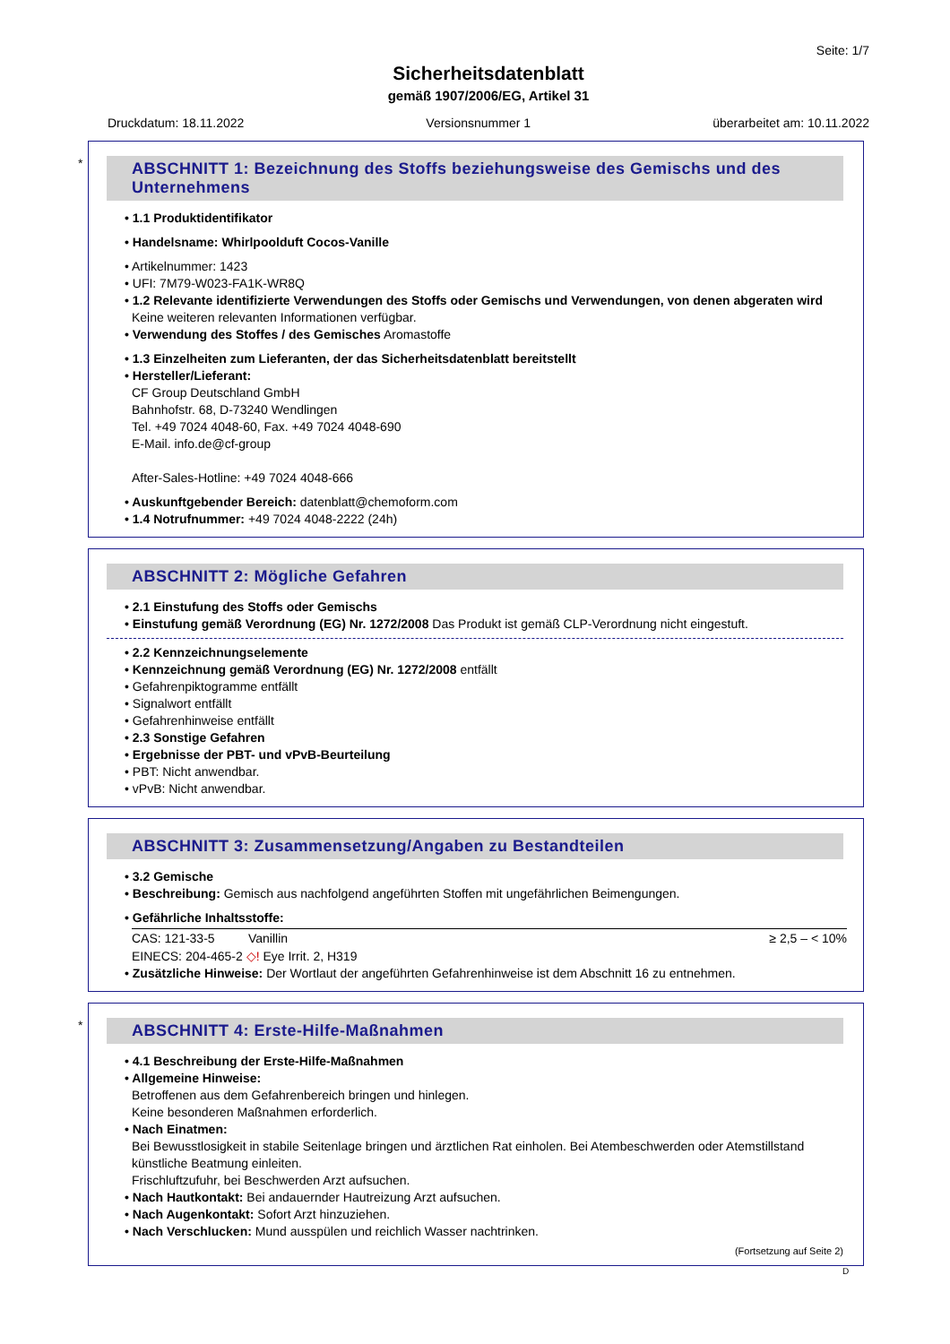Seite: 1/7
Sicherheitsdatenblatt
gemäß 1907/2006/EG, Artikel 31
Druckdatum: 18.11.2022 Versionsnummer 1 überarbeitet am: 10.11.2022
*
ABSCHNITT 1: Bezeichnung des Stoffs beziehungsweise des Gemischs und des Unternehmens
• 1.1 Produktidentifikator
• Handelsname: Whirlpoolduft Cocos-Vanille
• Artikelnummer: 1423
• UFI: 7M79-W023-FA1K-WR8Q
• 1.2 Relevante identifizierte Verwendungen des Stoffs oder Gemischs und Verwendungen, von denen abgeraten wird
Keine weiteren relevanten Informationen verfügbar.
• Verwendung des Stoffes / des Gemisches Aromastoffe
• 1.3 Einzelheiten zum Lieferanten, der das Sicherheitsdatenblatt bereitstellt
• Hersteller/Lieferant:
CF Group Deutschland GmbH
Bahnhofstr. 68, D-73240 Wendlingen
Tel. +49 7024 4048-60, Fax. +49 7024 4048-690
E-Mail. info.de@cf-group
After-Sales-Hotline: +49 7024 4048-666
• Auskunftgebender Bereich: datenblatt@chemoform.com
• 1.4 Notrufnummer: +49 7024 4048-2222 (24h)
ABSCHNITT 2: Mögliche Gefahren
• 2.1 Einstufung des Stoffs oder Gemischs
• Einstufung gemäß Verordnung (EG) Nr. 1272/2008 Das Produkt ist gemäß CLP-Verordnung nicht eingestuft.
• 2.2 Kennzeichnungselemente
• Kennzeichnung gemäß Verordnung (EG) Nr. 1272/2008 entfällt
• Gefahrenpiktogramme entfällt
• Signalwort entfällt
• Gefahrenhinweise entfällt
• 2.3 Sonstige Gefahren
• Ergebnisse der PBT- und vPvB-Beurteilung
• PBT: Nicht anwendbar.
• vPvB: Nicht anwendbar.
ABSCHNITT 3: Zusammensetzung/Angaben zu Bestandteilen
• 3.2 Gemische
• Beschreibung: Gemisch aus nachfolgend angeführten Stoffen mit ungefährlichen Beimengungen.
• Gefährliche Inhaltsstoffe:
| CAS: 121-33-5 | Vanillin | ≥ 2,5 – < 10% |
| EINECS: 204-465-2 ◇! Eye Irrit. 2, H319 | | |
• Zusätzliche Hinweise: Der Wortlaut der angeführten Gefahrenhinweise ist dem Abschnitt 16 zu entnehmen.
*
ABSCHNITT 4: Erste-Hilfe-Maßnahmen
• 4.1 Beschreibung der Erste-Hilfe-Maßnahmen
• Allgemeine Hinweise:
Betroffenen aus dem Gefahrenbereich bringen und hinlegen.
Keine besonderen Maßnahmen erforderlich.
• Nach Einatmen:
Bei Bewusstlosigkeit in stabile Seitenlage bringen und ärztlichen Rat einholen. Bei Atembeschwerden oder Atemstillstand künstliche Beatmung einleiten.
Frischluftzufuhr, bei Beschwerden Arzt aufsuchen.
• Nach Hautkontakt: Bei andauernder Hautreizung Arzt aufsuchen.
• Nach Augenkontakt: Sofort Arzt hinzuziehen.
• Nach Verschlucken: Mund ausspülen und reichlich Wasser nachtrinken.
(Fortsetzung auf Seite 2)
D